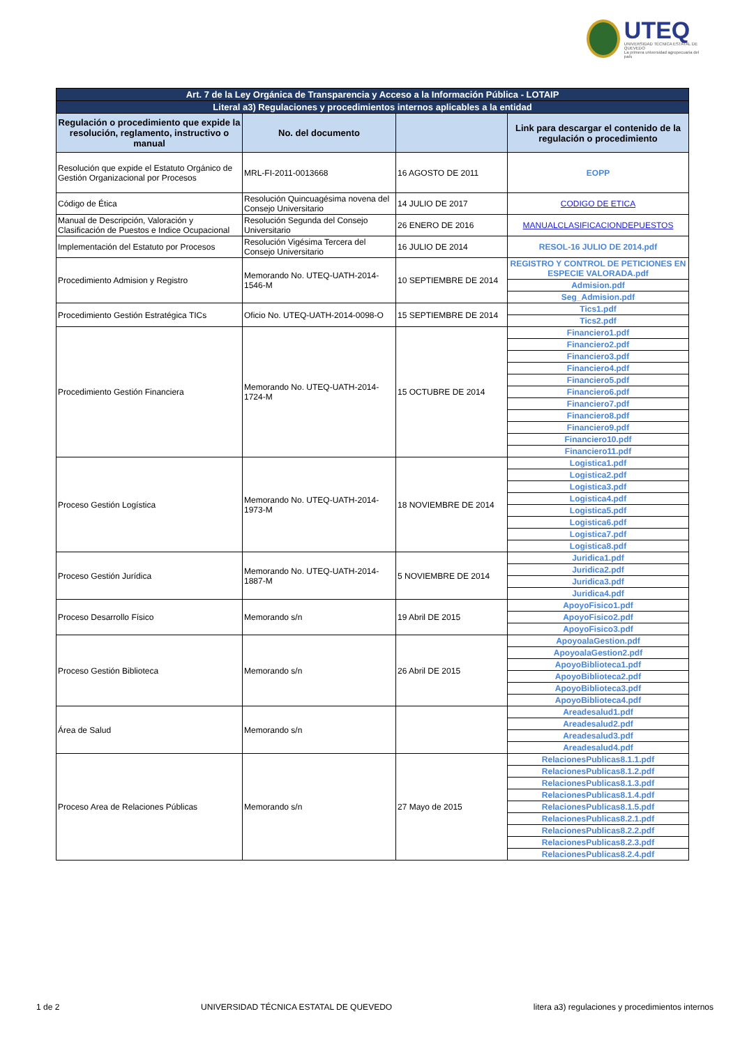UTEQ
UNIVERSIDAD TÉCNICA ESTATAL DE QUEVEDO
La primera universidad agropecuaria del país
| Art. 7 de la Ley Orgánica de Transparencia y Acceso a la Información Pública - LOTAIP | | | |
| Literal a3) Regulaciones y procedimientos internos aplicables a la entidad | | | |
| Regulación o procedimiento que expide la resolución, reglamento, instructivo o manual | No. del documento | | Link para descargar el contenido de la regulación o procedimiento |
| Resolución que expide el Estatuto Orgánico de Gestión Organizacional por Procesos | MRL-FI-2011-0013668 | 16 AGOSTO DE 2011 | EOPP |
| Código de Ética | Resolución Quincuagésima novena del Consejo Universitario | 14 JULIO DE 2017 | CODIGO DE ETICA |
| Manual de Descripción, Valoración y Clasificación de Puestos e Indice Ocupacional | Resolución Segunda del Consejo Universitario | 26 ENERO DE 2016 | MANUALCLASIFICACIONDEPUESTOS |
| Implementación del Estatuto por Procesos | Resolución Vigésima Tercera del Consejo Universitario | 16 JULIO DE 2014 | RESOL-16 JULIO DE 2014.pdf |
| Procedimiento Admision y Registro | Memorando No. UTEQ-UATH-2014-1546-M | 10 SEPTIEMBRE DE 2014 | REGISTRO Y CONTROL DE PETICIONES EN ESPECIE VALORADA.pdf |
| | | | Admision.pdf |
| | | | Seg_Admision.pdf |
| Procedimiento Gestión Estratégica TICs | Oficio No. UTEQ-UATH-2014-0098-O | 15 SEPTIEMBRE DE 2014 | Tics1.pdf |
| | | | Tics2.pdf |
| Procedimiento Gestión Financiera | Memorando No. UTEQ-UATH-2014-1724-M | 15 OCTUBRE DE 2014 | Financiero1.pdf |
| | | | Financiero2.pdf |
| | | | Financiero3.pdf |
| | | | Financiero4.pdf |
| | | | Financiero5.pdf |
| | | | Financiero6.pdf |
| | | | Financiero7.pdf |
| | | | Financiero8.pdf |
| | | | Financiero9.pdf |
| | | | Financiero10.pdf |
| | | | Financiero11.pdf |
| Proceso Gestión Logística | Memorando No. UTEQ-UATH-2014-1973-M | 18 NOVIEMBRE DE 2014 | Logistica1.pdf |
| | | | Logistica2.pdf |
| | | | Logistica3.pdf |
| | | | Logistica4.pdf |
| | | | Logistica5.pdf |
| | | | Logistica6.pdf |
| | | | Logistica7.pdf |
| | | | Logistica8.pdf |
| Proceso Gestión Jurídica | Memorando No. UTEQ-UATH-2014-1887-M | 5 NOVIEMBRE DE 2014 | Juridica1.pdf |
| | | | Juridica2.pdf |
| | | | Juridica3.pdf |
| | | | Juridica4.pdf |
| Proceso Desarrollo Físico | Memorando s/n | 19 Abril DE 2015 | ApoyoFisico1.pdf |
| | | | ApoyoFisico2.pdf |
| | | | ApoyoFisico3.pdf |
| Proceso Gestión Biblioteca | Memorando s/n | 26 Abril DE 2015 | ApoyoalaGestion.pdf |
| | | | ApoyoalaGestion2.pdf |
| | | | ApoyoBiblioteca1.pdf |
| | | | ApoyoBiblioteca2.pdf |
| | | | ApoyoBiblioteca3.pdf |
| | | | ApoyoBiblioteca4.pdf |
| Área de Salud | Memorando s/n | | Areadesalud1.pdf |
| | | | Areadesalud2.pdf |
| | | | Areadesalud3.pdf |
| | | | Areadesalud4.pdf |
| Proceso Area de Relaciones Públicas | Memorando s/n | 27 Mayo de 2015 | RelacionesPublicas8.1.1.pdf |
| | | | RelacionesPublicas8.1.2.pdf |
| | | | RelacionesPublicas8.1.3.pdf |
| | | | RelacionesPublicas8.1.4.pdf |
| | | | RelacionesPublicas8.1.5.pdf |
| | | | RelacionesPublicas8.2.1.pdf |
| | | | RelacionesPublicas8.2.2.pdf |
| | | | RelacionesPublicas8.2.3.pdf |
| | | | RelacionesPublicas8.2.4.pdf |
1 de 2 UNIVERSIDAD TÉCNICA ESTATAL DE QUEVEDO litera a3) regulaciones y procedimientos internos